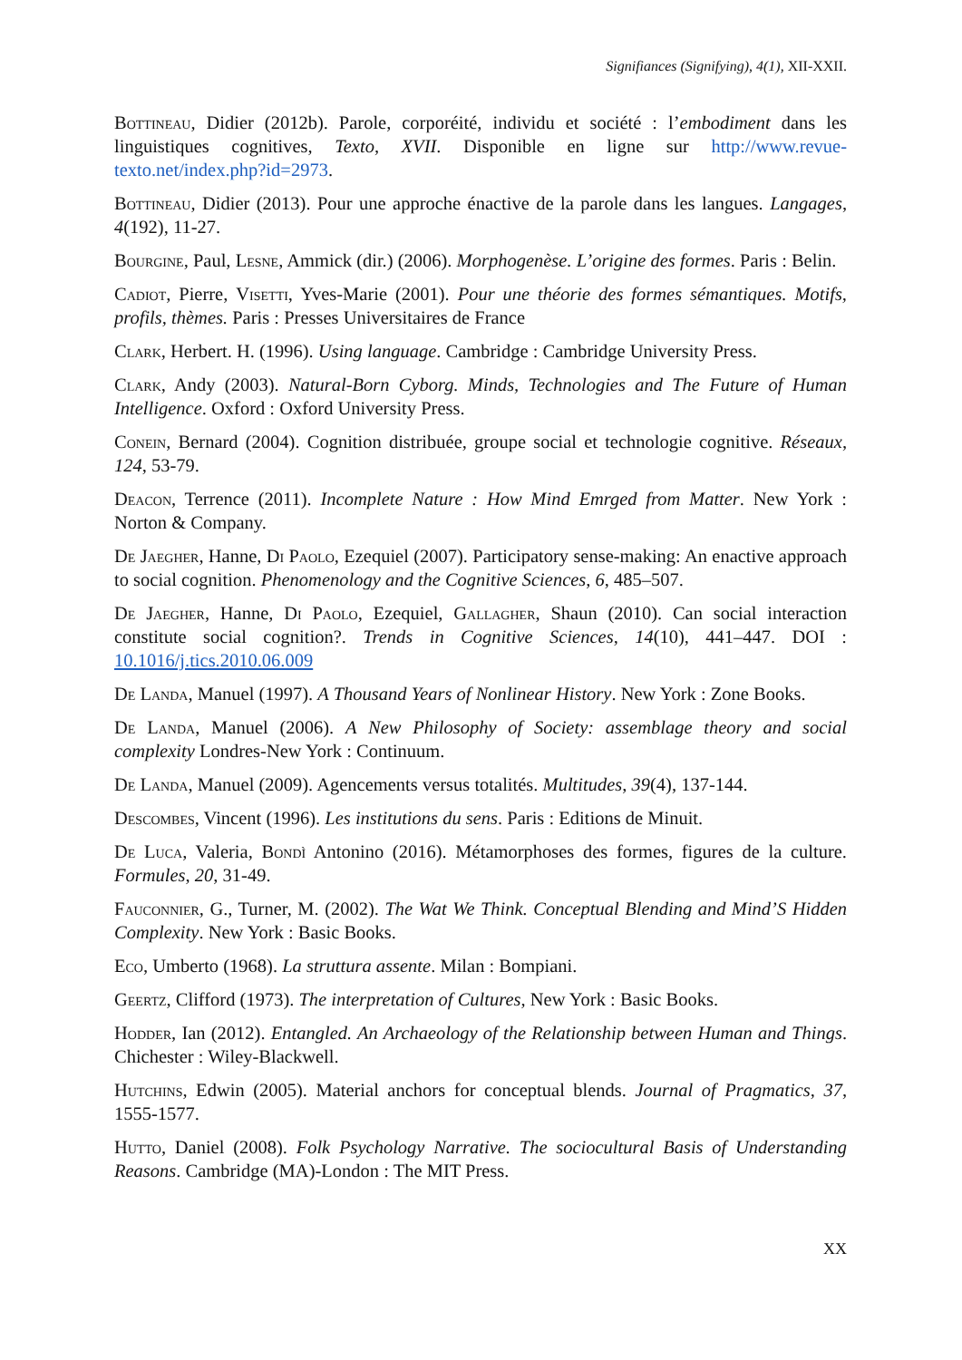Signifiances (Signifying), 4(1), XII-XXII.
Bottineau, Didier (2012b). Parole, corporéité, individu et société : l’embodiment dans les linguistiques cognitives, Texto, XVII. Disponible en ligne sur http://www.revue-texto.net/index.php?id=2973.
Bottineau, Didier (2013). Pour une approche énactive de la parole dans les langues. Langages, 4(192), 11-27.
Bourgine, Paul, Lesne, Ammick (dir.) (2006). Morphogenèse. L’origine des formes. Paris : Belin.
Cadiot, Pierre, Visetti, Yves-Marie (2001). Pour une théorie des formes sémantiques. Motifs, profils, thèmes. Paris : Presses Universitaires de France
Clark, Herbert. H. (1996). Using language. Cambridge : Cambridge University Press.
Clark, Andy (2003). Natural-Born Cyborg. Minds, Technologies and The Future of Human Intelligence. Oxford : Oxford University Press.
Conein, Bernard (2004). Cognition distribuée, groupe social et technologie cognitive. Réseaux, 124, 53-79.
Deacon, Terrence (2011). Incomplete Nature : How Mind Emrged from Matter. New York : Norton & Company.
De Jaegher, Hanne, Di Paolo, Ezequiel (2007). Participatory sense-making: An enactive approach to social cognition. Phenomenology and the Cognitive Sciences, 6, 485–507.
De Jaegher, Hanne, Di Paolo, Ezequiel, Gallagher, Shaun (2010). Can social interaction constitute social cognition?. Trends in Cognitive Sciences, 14(10), 441–447. DOI : 10.1016/j.tics.2010.06.009
De Landa, Manuel (1997). A Thousand Years of Nonlinear History. New York : Zone Books.
De Landa, Manuel (2006). A New Philosophy of Society: assemblage theory and social complexity Londres-New York : Continuum.
De Landa, Manuel (2009). Agencements versus totalités. Multitudes, 39(4), 137-144.
Descombes, Vincent (1996). Les institutions du sens. Paris : Editions de Minuit.
De Luca, Valeria, Bondì Antonino (2016). Métamorphoses des formes, figures de la culture. Formules, 20, 31-49.
Fauconnier, G., Turner, M. (2002). The Wat We Think. Conceptual Blending and Mind’S Hidden Complexity. New York : Basic Books.
Eco, Umberto (1968). La struttura assente. Milan : Bompiani.
Geertz, Clifford (1973). The interpretation of Cultures, New York : Basic Books.
Hodder, Ian (2012). Entangled. An Archaeology of the Relationship between Human and Things. Chichester : Wiley-Blackwell.
Hutchins, Edwin (2005). Material anchors for conceptual blends. Journal of Pragmatics, 37, 1555-1577.
Hutto, Daniel (2008). Folk Psychology Narrative. The sociocultural Basis of Understanding Reasons. Cambridge (MA)-London : The MIT Press.
XX